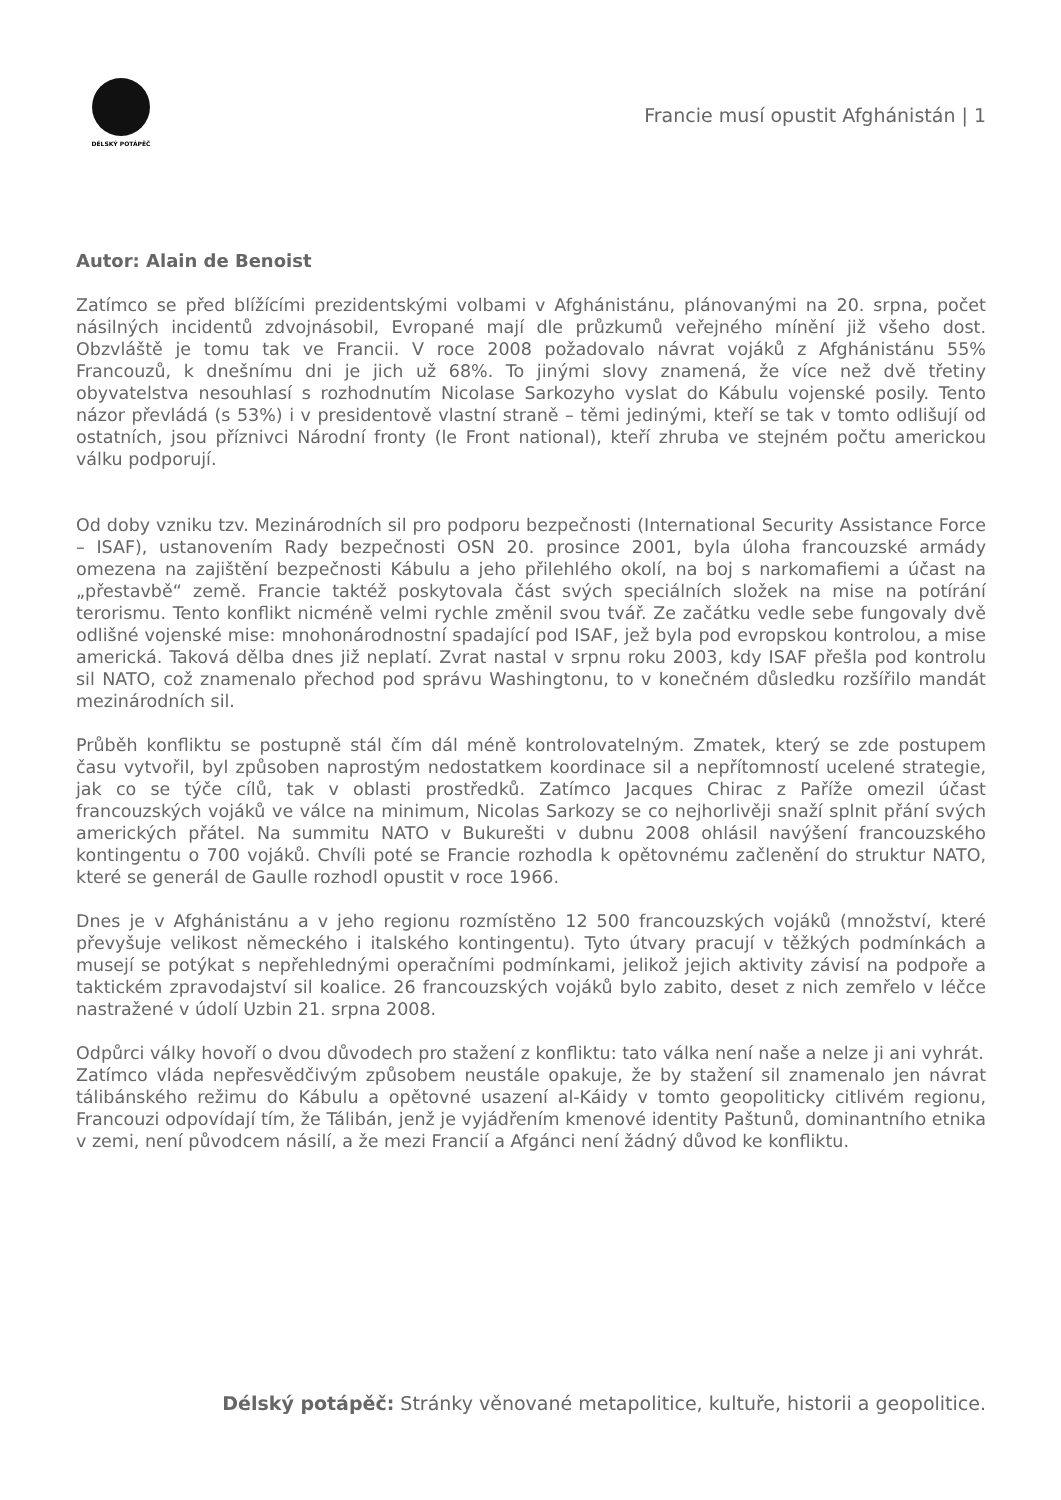DÉLSKÝ POTÁPĚČ
Francie musí opustit Afghánistán | 1
Autor: Alain de Benoist
Zatímco se před blížícími prezidentskými volbami v Afghánistánu, plánovanými na 20. srpna, počet násilných incidentů zdvojnásobil, Evropané mají dle průzkumů veřejného mínění již všeho dost. Obzvláště je tomu tak ve Francii. V roce 2008 požadovalo návrat vojáků z Afghánistánu 55% Francouzů, k dnešnímu dni je jich už 68%. To jinými slovy znamená, že více než dvě třetiny obyvatelstva nesouhlasí s rozhodnutím Nicolase Sarkozyho vyslat do Kábulu vojenské posily. Tento názor převládá (s 53%) i v presidentově vlastní straně – těmi jedinými, kteří se tak v tomto odlišují od ostatních, jsou příznivci Národní fronty (le Front national), kteří zhruba ve stejném počtu americkou válku podporují.
Od doby vzniku tzv. Mezinárodních sil pro podporu bezpečnosti (International Security Assistance Force – ISAF), ustanovením Rady bezpečnosti OSN 20. prosince 2001, byla úloha francouzské armády omezena na zajištění bezpečnosti Kábulu a jeho přilehlého okolí, na boj s narkomafiemi a účast na „přestavbě“ země. Francie taktéž poskytovala část svých speciálních složek na mise na potírání terorismu. Tento konflikt nicméně velmi rychle změnil svou tvář. Ze začátku vedle sebe fungovaly dvě odlišné vojenské mise: mnohonárodnostní spadající pod ISAF, jež byla pod evropskou kontrolou, a mise americká. Taková dělba dnes již neplatí. Zvrat nastal v srpnu roku 2003, kdy ISAF přešla pod kontrolu sil NATO, což znamenalo přechod pod správu Washingtonu, to v konečném důsledku rozšířilo mandát mezinárodních sil.
Průběh konfliktu se postupně stál čím dál méně kontrolovatelným. Zmatek, který se zde postupem času vytvořil, byl způsoben naprostým nedostatkem koordinace sil a nepřítomností ucelené strategie, jak co se týče cílů, tak v oblasti prostředků. Zatímco Jacques Chirac z Paříže omezil účast francouzských vojáků ve válce na minimum, Nicolas Sarkozy se co nejhorlivěji snaží splnit přání svých amerických přátel. Na summitu NATO v Bukurešti v dubnu 2008 ohlásil navýšení francouzského kontingentu o 700 vojáků. Chvíli poté se Francie rozhodla k opětovnému začlenění do struktur NATO, které se generál de Gaulle rozhodl opustit v roce 1966.
Dnes je v Afghánistánu a v jeho regionu rozmístěno 12 500 francouzských vojáků (množství, které převyšuje velikost německého i italského kontingentu). Tyto útvary pracují v těžkých podmínkách a musejí se potýkat s nepřehlednými operačními podmínkami, jelikož jejich aktivity závisí na podpoře a taktickém zpravodajství sil koalice. 26 francouzských vojáků bylo zabito, deset z nich zemřelo v léčce nastražené v údolí Uzbin 21. srpna 2008.
Odpůrci války hovoří o dvou důvodech pro stažení z konfliktu: tato válka není naše a nelze ji ani vyhrát.
Zatímco vláda nepřesvědčivým způsobem neustále opakuje, že by stažení sil znamenalo jen návrat tálibánského režimu do Kábulu a opětovné usazení al-Káidy v tomto geopoliticky citlivém regionu, Francouzi odpovídají tím, že Tálibán, jenž je vyjádřením kmenové identity Paštunů, dominantního etnika v zemi, není původcem násilí, a že mezi Francií a Afgánci není žádný důvod ke konfliktu.
Délský potápěč: Stránky věnované metapolitice, kultuře, historii a geopolitice.